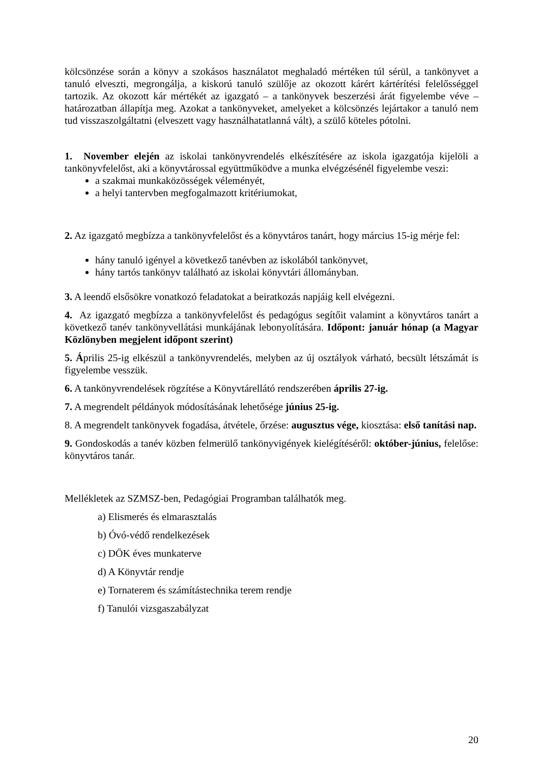kölcsönzése során a könyv a szokásos használatot meghaladó mértéken túl sérül, a tankönyvet a tanuló elveszti, megrongálja, a kiskorú tanuló szülője az okozott kárért kártérítési felelősséggel tartozik. Az okozott kár mértékét az igazgató – a tankönyvek beszerzési árát figyelembe véve – határozatban állapítja meg. Azokat a tankönyveket, amelyeket a kölcsönzés lejártakor a tanuló nem tud visszaszolgáltatni (elveszett vagy használhatatlanná vált), a szülő köteles pótolni.
1. November elején az iskolai tankönyvrendelés elkészítésére az iskola igazgatója kijelöli a tankönyvfelelőst, aki a könyvtárossal együttműködve a munka elvégzésénél figyelembe veszi:
a szakmai munkaközösségek véleményét,
a helyi tantervben megfogalmazott kritériumokat,
2. Az igazgató megbízza a tankönyvfelelőst és a könyvtáros tanárt, hogy március 15-ig mérje fel:
hány tanuló igényel a következő tanévben az iskolából tankönyvet,
hány tartós tankönyv található az iskolai könyvtári állományban.
3. A leendő elsősökre vonatkozó feladatokat a beiratkozás napjáig kell elvégezni.
4. Az igazgató megbízza a tankönyvfelelőst és pedagógus segítőit valamint a könyvtáros tanárt a következő tanév tankönyvellátási munkájának lebonyolítására. Időpont: január hónap (a Magyar Közlönyben megjelent időpont szerint)
5. Április 25-ig elkészül a tankönyvrendelés, melyben az új osztályok várható, becsült létszámát is figyelembe vesszük.
6. A tankönyvrendelések rögzítése a Könyvtárellátó rendszerében április 27-ig.
7. A megrendelt példányok módosításának lehetősége június 25-ig.
8. A megrendelt tankönyvek fogadása, átvétele, őrzése: augusztus vége, kiosztása: első tanítási nap.
9. Gondoskodás a tanév közben felmerülő tankönyvigények kielégítéséről: október-június, felelőse: könyvtáros tanár.
Mellékletek az SZMSZ-ben, Pedagógiai Programban találhatók meg.
a) Elismerés és elmarasztalás
b) Óvó-védő rendelkezések
c) DÖK éves munkaterve
d) A Könyvtár rendje
e) Tornaterem és számítástechnika terem rendje
f) Tanulói vizsgaszabályzat
20